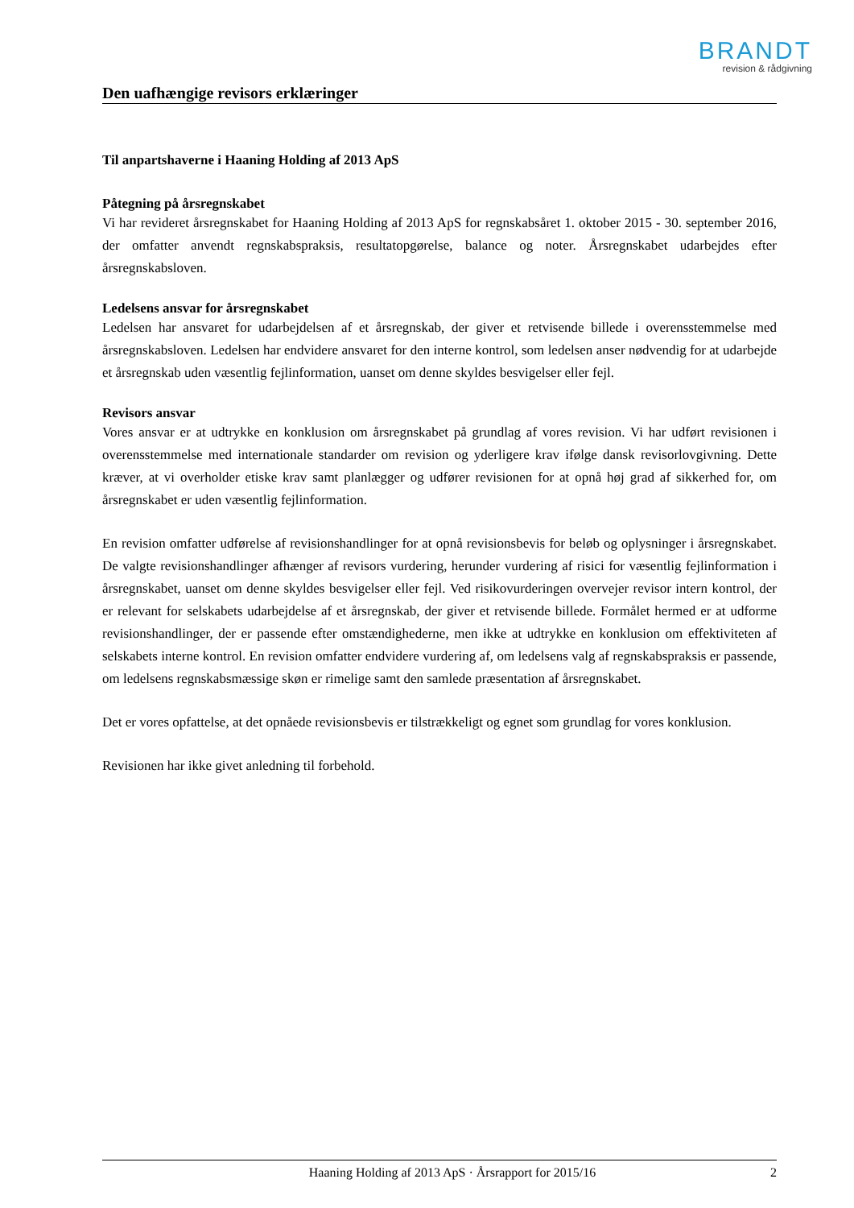BRANDT
revision & rådgivning
Den uafhængige revisors erklæringer
Til anpartshaverne i Haaning Holding af 2013 ApS
Påtegning på årsregnskabet
Vi har revideret årsregnskabet for Haaning Holding af 2013 ApS for regnskabsåret 1. oktober 2015 - 30. september 2016, der omfatter anvendt regnskabspraksis, resultatopgørelse, balance og noter. Årsregnskabet udarbejdes efter årsregnskabsloven.
Ledelsens ansvar for årsregnskabet
Ledelsen har ansvaret for udarbejdelsen af et årsregnskab, der giver et retvisende billede i overensstemmelse med årsregnskabsloven. Ledelsen har endvidere ansvaret for den interne kontrol, som ledelsen anser nødvendig for at udarbejde et årsregnskab uden væsentlig fejlinformation, uanset om denne skyldes besvigelser eller fejl.
Revisors ansvar
Vores ansvar er at udtrykke en konklusion om årsregnskabet på grundlag af vores revision. Vi har udført revisionen i overensstemmelse med internationale standarder om revision og yderligere krav ifølge dansk revisorlovgivning. Dette kræver, at vi overholder etiske krav samt planlægger og udfører revisionen for at opnå høj grad af sikkerhed for, om årsregnskabet er uden væsentlig fejlinformation.
En revision omfatter udførelse af revisionshandlinger for at opnå revisionsbevis for beløb og oplysninger i årsregnskabet. De valgte revisionshandlinger afhænger af revisors vurdering, herunder vurdering af risici for væsentlig fejlinformation i årsregnskabet, uanset om denne skyldes besvigelser eller fejl. Ved risikovurderingen overvejer revisor intern kontrol, der er relevant for selskabets udarbejdelse af et årsregnskab, der giver et retvisende billede. Formålet hermed er at udforme revisionshandlinger, der er passende efter omstændighederne, men ikke at udtrykke en konklusion om effektiviteten af selskabets interne kontrol. En revision omfatter endvidere vurdering af, om ledelsens valg af regnskabspraksis er passende, om ledelsens regnskabsmæssige skøn er rimelige samt den samlede præsentation af årsregnskabet.
Det er vores opfattelse, at det opnåede revisionsbevis er tilstrækkeligt og egnet som grundlag for vores konklusion.
Revisionen har ikke givet anledning til forbehold.
Haaning Holding af 2013 ApS · Årsrapport for 2015/16 2